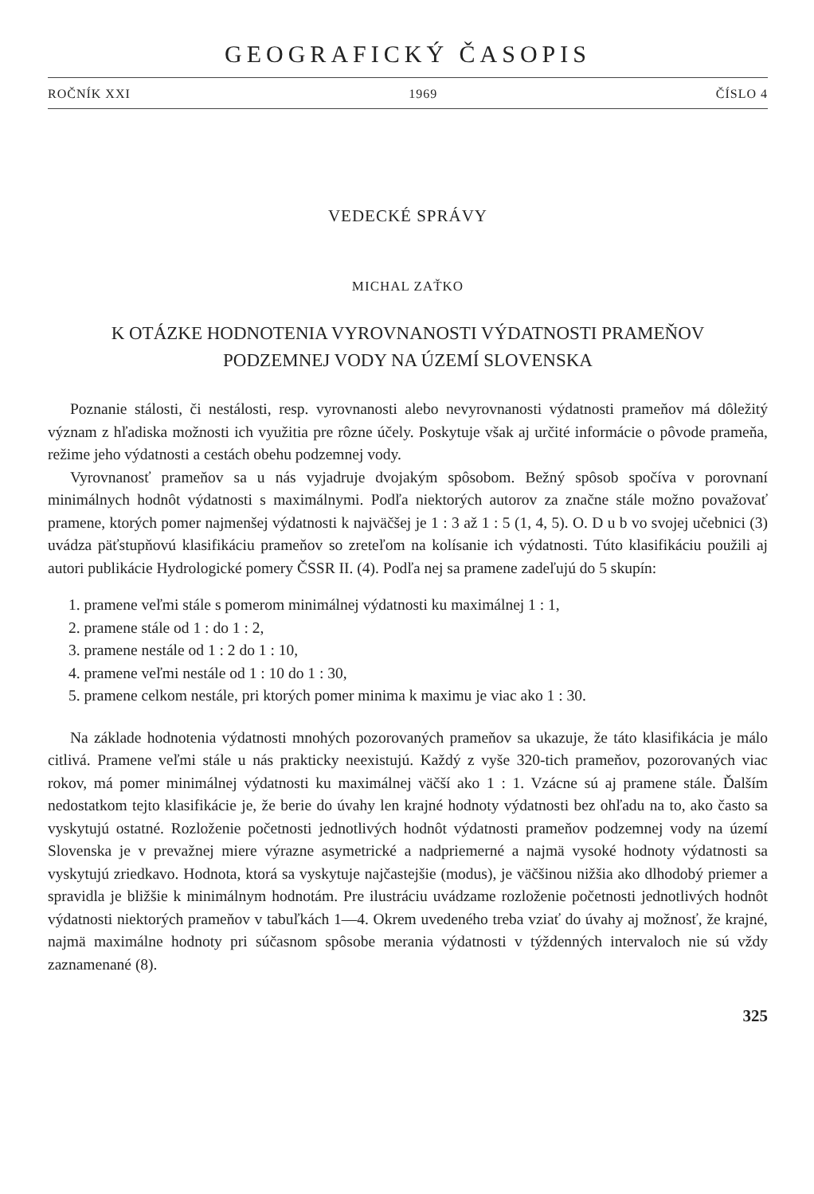GEOGRAFICKÝ ČASOPIS
ROČNÍK XXI 1969 ČÍSLO 4
VEDECKÉ SPRÁVY
MICHAL ZAŤKO
K OTÁZKE HODNOTENIA VYROVNANOSTI VÝDATNOSTI PRAMEŇOV
PODZEMNEJ VODY NA ÚZEMÍ SLOVENSKA
Poznanie stálosti, či nestálosti, resp. vyrovnanosti alebo nevyrovnanosti výdatnosti prameňov má dôležitý význam z hľadiska možnosti ich využitia pre rôzne účely. Poskytuje však aj určité informácie o pôvode prameňa, režime jeho výdatnosti a cestách obehu podzemnej vody.
Vyrovnanosť prameňov sa u nás vyjadruje dvojakým spôsobom. Bežný spôsob spočíva v porovnaní minimálnych hodnôt výdatnosti s maximálnymi. Podľa niektorých autorov za značne stále možno považovať pramene, ktorých pomer najmenšej výdatnosti k najväčšej je 1 : 3 až 1 : 5 (1, 4, 5). O. D u b vo svojej učebnici (3) uvádza päťstupňovú klasifikáciu prameňov so zreteľom na kolísanie ich výdatnosti. Túto klasifikáciu použili aj autori publikácie Hydrologické pomery ČSSR II. (4). Podľa nej sa pramene zadeľujú do 5 skupín:
1. pramene veľmi stále s pomerom minimálnej výdatnosti ku maximálnej 1 : 1,
2. pramene stále od 1 : do 1 : 2,
3. pramene nestále od 1 : 2 do 1 : 10,
4. pramene veľmi nestále od 1 : 10 do 1 : 30,
5. pramene celkom nestále, pri ktorých pomer minima k maximu je viac ako 1 : 30.
Na základe hodnotenia výdatnosti mnohých pozorovaných prameňov sa ukazuje, že táto klasifikácia je málo citlivá. Pramene veľmi stále u nás prakticky neexistujú. Každý z vyše 320-tich prameňov, pozorovaných viac rokov, má pomer minimálnej výdatnosti ku maximálnej väčší ako 1 : 1. Vzácne sú aj pramene stále. Ďalším nedostatkom tejto klasifikácie je, že berie do úvahy len krajné hodnoty výdatnosti bez ohľadu na to, ako často sa vyskytujú ostatné. Rozloženie početnosti jednotlivých hodnôt výdatnosti prameňov podzemnej vody na území Slovenska je v prevažnej miere výrazne asymetrické a nadpriemerné a najmä vysoké hodnoty výdatnosti sa vyskytujú zriedkavo. Hodnota, ktorá sa vyskytuje najčastejšie (modus), je väčšinou nižšia ako dlhodobý priemer a spravidla je bližšie k minimálnym hodnotám. Pre ilustráciu uvádzame rozloženie početnosti jednotlivých hodnôt výdatnosti niektorých prameňov v tabuľkách 1—4. Okrem uvedeného treba vziať do úvahy aj možnosť, že krajné, najmä maximálne hodnoty pri súčasnom spôsobe merania výdatnosti v týždenných intervaloch nie sú vždy zaznamenané (8).
325